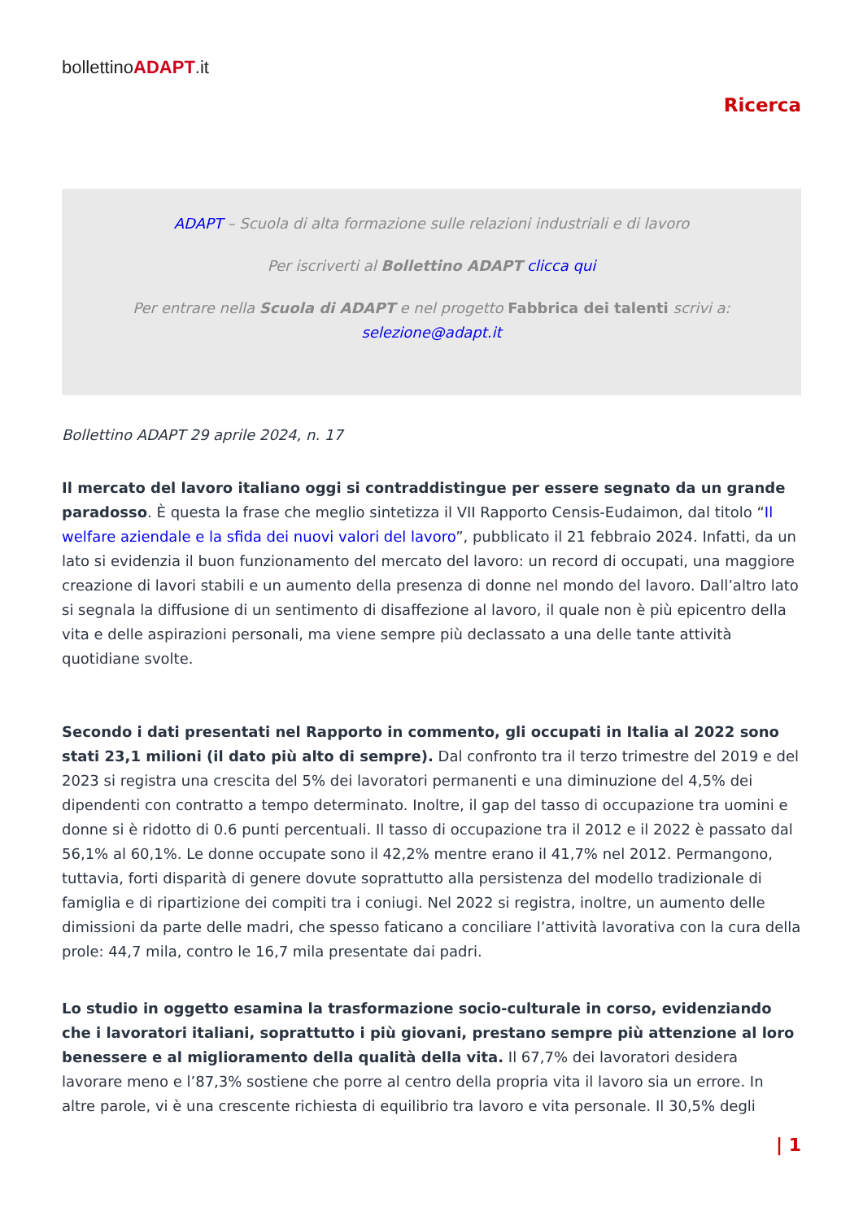bollettinoADAPT.it
Ricerca
ADAPT – Scuola di alta formazione sulle relazioni industriali e di lavoro
Per iscriverti al Bollettino ADAPT clicca qui
Per entrare nella Scuola di ADAPT e nel progetto Fabbrica dei talenti scrivi a:
selezione@adapt.it
Bollettino ADAPT 29 aprile 2024, n. 17
Il mercato del lavoro italiano oggi si contraddistingue per essere segnato da un grande paradosso. È questa la frase che meglio sintetizza il VII Rapporto Censis-Eudaimon, dal titolo “Il welfare aziendale e la sfida dei nuovi valori del lavoro”, pubblicato il 21 febbraio 2024. Infatti, da un lato si evidenzia il buon funzionamento del mercato del lavoro: un record di occupati, una maggiore creazione di lavori stabili e un aumento della presenza di donne nel mondo del lavoro. Dall’altro lato si segnala la diffusione di un sentimento di disaffezione al lavoro, il quale non è più epicentro della vita e delle aspirazioni personali, ma viene sempre più declassato a una delle tante attività quotidiane svolte.
Secondo i dati presentati nel Rapporto in commento, gli occupati in Italia al 2022 sono stati 23,1 milioni (il dato più alto di sempre). Dal confronto tra il terzo trimestre del 2019 e del 2023 si registra una crescita del 5% dei lavoratori permanenti e una diminuzione del 4,5% dei dipendenti con contratto a tempo determinato. Inoltre, il gap del tasso di occupazione tra uomini e donne si è ridotto di 0.6 punti percentuali. Il tasso di occupazione tra il 2012 e il 2022 è passato dal 56,1% al 60,1%. Le donne occupate sono il 42,2% mentre erano il 41,7% nel 2012. Permangono, tuttavia, forti disparità di genere dovute soprattutto alla persistenza del modello tradizionale di famiglia e di ripartizione dei compiti tra i coniugi. Nel 2022 si registra, inoltre, un aumento delle dimissioni da parte delle madri, che spesso faticano a conciliare l’attività lavorativa con la cura della prole: 44,7 mila, contro le 16,7 mila presentate dai padri.
Lo studio in oggetto esamina la trasformazione socio-culturale in corso, evidenziando che i lavoratori italiani, soprattutto i più giovani, prestano sempre più attenzione al loro benessere e al miglioramento della qualità della vita. Il 67,7% dei lavoratori desidera lavorare meno e l’87,3% sostiene che porre al centro della propria vita il lavoro sia un errore. In altre parole, vi è una crescente richiesta di equilibrio tra lavoro e vita personale. Il 30,5% degli
| 1